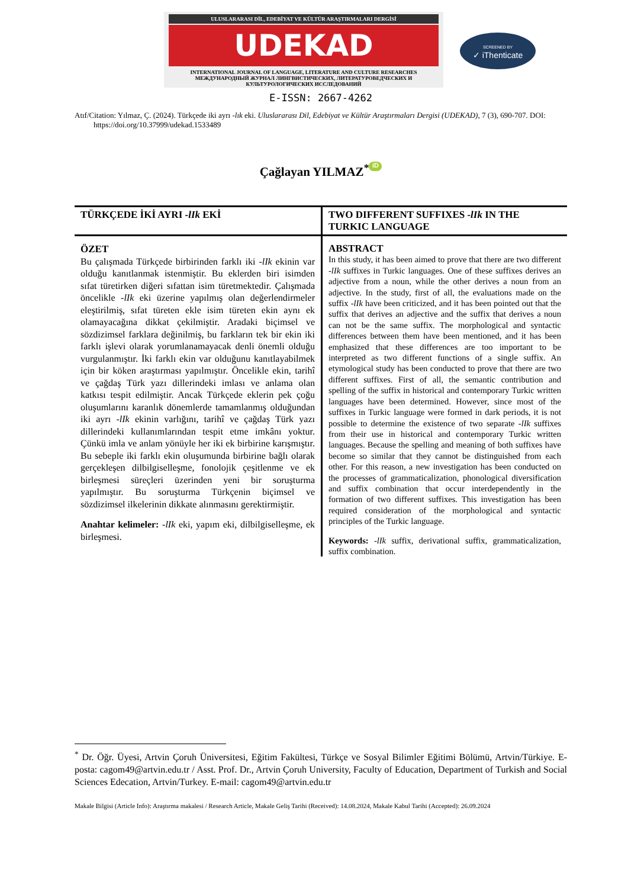ULUSLARARASI DİL, EDEBİYAT VE KÜLTÜR ARAŞTIRMALARI DERGİSİ
UDEKAD
INTERNATIONAL JOURNAL OF LANGUAGE, LITERATURE AND CULTURE RESEARCHES
МЕЖДУНАРОДНЫЙ ЖУРНАЛ ЛИНГВИСТИЧЕСКИХ, ЛИТЕРАТУРОВЕДЧЕСКИХ И КУЛЬТУРОЛОГИЧЕСКИХ ИССЛЕДОВАНИЙ
SCREENED BY
✓ iThenticate
E-ISSN: 2667-4262
Atıf/Citation: Yılmaz, Ç. (2024). Türkçede iki ayrı -lık eki. Uluslararası Dil, Edebiyat ve Kültür Araştırmaları Dergisi (UDEKAD), 7 (3), 690-707. DOI: https://doi.org/10.37999/udekad.1533489
Çağlayan YILMAZ<sup>*</sup> iD
TÜRKÇEDE İKİ AYRI -lIk EKİ TWO DIFFERENT SUFFIXES -lIk IN THE TURKIC LANGUAGE
ÖZET
Bu çalışmada Türkçede birbirinden farklı iki -lIk ekinin var olduğu kanıtlanmak istenmiştir. Bu eklerden biri isimden sıfat türetirken diğeri sıfattan isim türetmektedir. Çalışmada öncelikle -lIk eki üzerine yapılmış olan değerlendirmeler eleştirilmiş, sıfat türeten ekle isim türeten ekin aynı ek olamayacağına dikkat çekilmiştir. Aradaki biçimsel ve sözdizimsel farklara değinilmiş, bu farkların tek bir ekin iki farklı işlevi olarak yorumlanamayacak denli önemli olduğu vurgulanmıştır. İki farklı ekin var olduğunu kanıtlayabilmek için bir köken araştırması yapılmıştır. Öncelikle ekin, tarihî ve çağdaş Türk yazı dillerindeki imlası ve anlama olan katkısı tespit edilmiştir. Ancak Türkçede eklerin pek çoğu oluşumlarını karanlık dönemlerde tamamlanmış olduğundan iki ayrı -lIk ekinin varlığını, tarihî ve çağdaş Türk yazı dillerindeki kullanımlarından tespit etme imkânı yoktur. Çünkü imla ve anlam yönüyle her iki ek birbirine karışmıştır. Bu sebeple iki farklı ekin oluşumunda birbirine bağlı olarak gerçekleşen dilbilgiselleşme, fonolojik çeşitlenme ve ek birleşmesi süreçleri üzerinden yeni bir soruşturma yapılmıştır. Bu soruşturma Türkçenin biçimsel ve sözdizimsel ilkelerinin dikkate alınmasını gerektirmiştir.
Anahtar kelimeler: -lIk eki, yapım eki, dilbilgiselleşme, ek birleşmesi.
ABSTRACT
In this study, it has been aimed to prove that there are two different -lIk suffixes in Turkic languages. One of these suffixes derives an adjective from a noun, while the other derives a noun from an adjective. In the study, first of all, the evaluations made on the suffix -lIk have been criticized, and it has been pointed out that the suffix that derives an adjective and the suffix that derives a noun can not be the same suffix. The morphological and syntactic differences between them have been mentioned, and it has been emphasized that these differences are too important to be interpreted as two different functions of a single suffix. An etymological study has been conducted to prove that there are two different suffixes. First of all, the semantic contribution and spelling of the suffix in historical and contemporary Turkic written languages have been determined. However, since most of the suffixes in Turkic language were formed in dark periods, it is not possible to determine the existence of two separate -lIk suffixes from their use in historical and contemporary Turkic written languages. Because the spelling and meaning of both suffixes have become so similar that they cannot be distinguished from each other. For this reason, a new investigation has been conducted on the processes of grammaticalization, phonological diversification and suffix combination that occur interdependently in the formation of two different suffixes. This investigation has been required consideration of the morphological and syntactic principles of the Turkic language.
Keywords: -lIk suffix, derivational suffix, grammaticalization, suffix combination.
<sup>*</sup> Dr. Öğr. Üyesi, Artvin Çoruh Üniversitesi, Eğitim Fakültesi, Türkçe ve Sosyal Bilimler Eğitimi Bölümü, Artvin/Türkiye. E-posta: cagom49@artvin.edu.tr / Asst. Prof. Dr., Artvin Çoruh University, Faculty of Education, Department of Turkish and Social Sciences Edecation, Artvin/Turkey. E-mail: cagom49@artvin.edu.tr
Makale Bilgisi (Article Info): Araştırma makalesi / Research Article, Makale Geliş Tarihi (Received): 14.08.2024, Makale Kabul Tarihi (Accepted): 26.09.2024